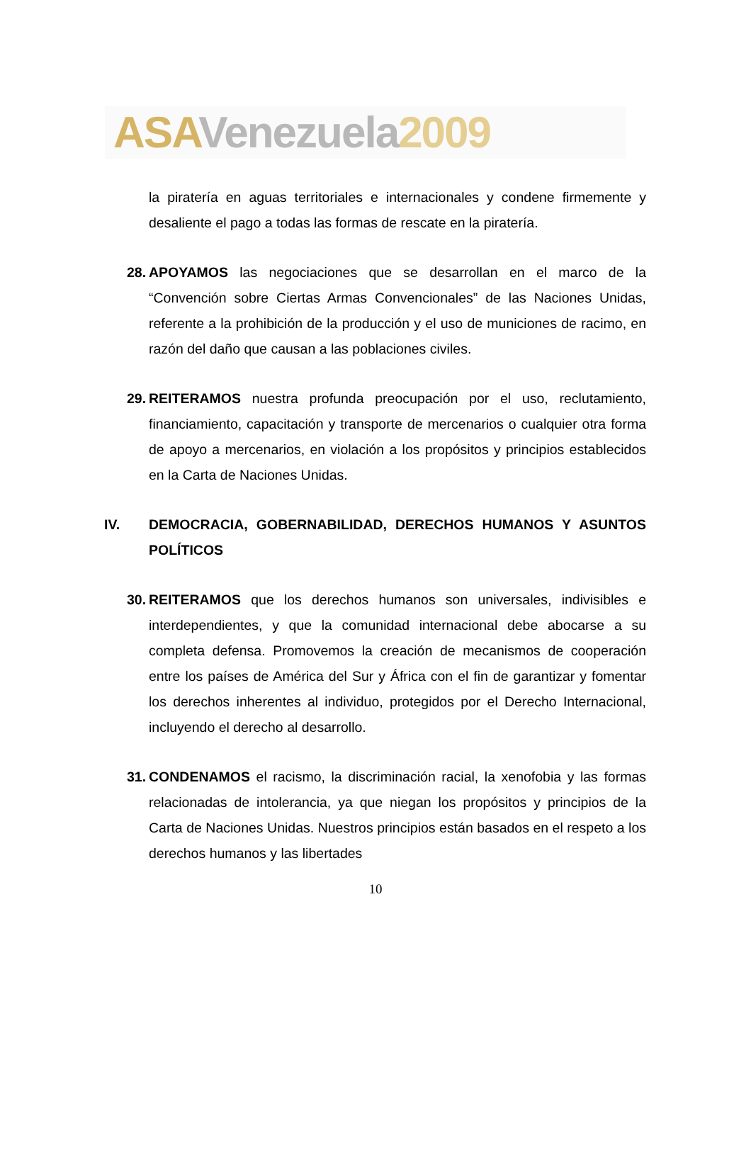ASA Venezuela 2009
la piratería en aguas territoriales e internacionales y condene firmemente y desaliente el pago a todas las formas de rescate en la piratería.
28.
APOYAMOS las negociaciones que se desarrollan en el marco de la “Convención sobre Ciertas Armas Convencionales” de las Naciones Unidas, referente a la prohibición de la producción y el uso de municiones de racimo, en razón del daño que causan a las poblaciones civiles.
29.
REITERAMOS nuestra profunda preocupación por el uso, reclutamiento, financiamiento, capacitación y transporte de mercenarios o cualquier otra forma de apoyo a mercenarios, en violación a los propósitos y principios establecidos en la Carta de Naciones Unidas.
IV. DEMOCRACIA, GOBERNABILIDAD, DERECHOS HUMANOS Y ASUNTOS POLÍTICOS
30.
REITERAMOS que los derechos humanos son universales, indivisibles e interdependientes, y que la comunidad internacional debe abocarse a su completa defensa. Promovemos la creación de mecanismos de cooperación entre los países de América del Sur y África con el fin de garantizar y fomentar los derechos inherentes al individuo, protegidos por el Derecho Internacional, incluyendo el derecho al desarrollo.
31.
CONDENAMOS el racismo, la discriminación racial, la xenofobia y las formas relacionadas de intolerancia, ya que niegan los propósitos y principios de la Carta de Naciones Unidas. Nuestros principios están basados en el respeto a los derechos humanos y las libertades
10